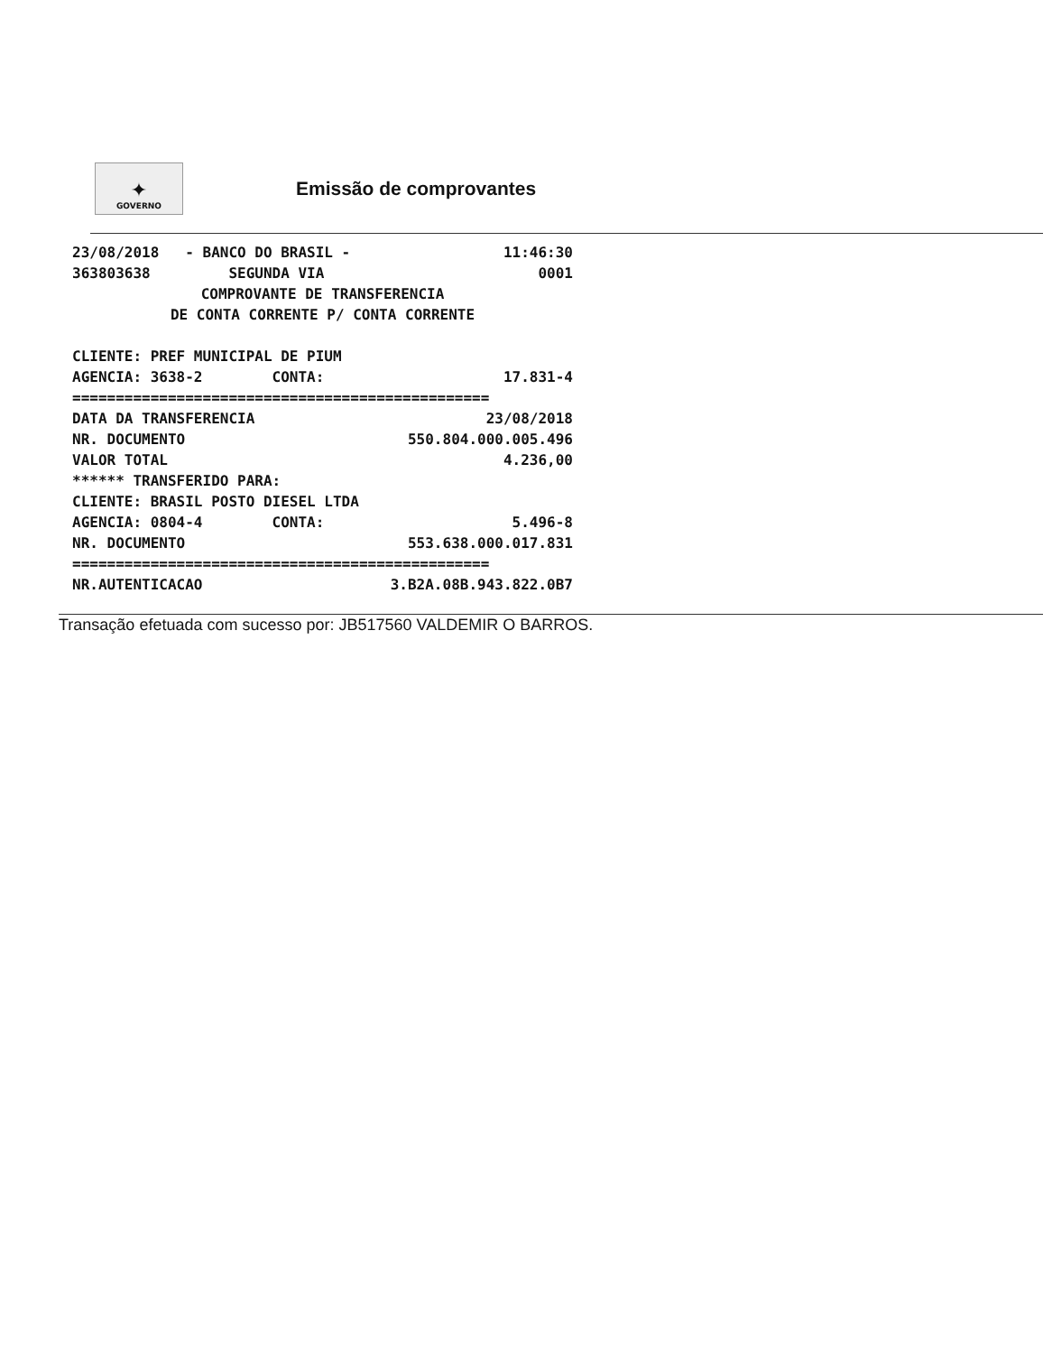✦
GOVERNO
Emissão de comprovantes
23/08/2018 - BANCO DO BRASIL - 11:46:30
363803638 SEGUNDA VIA 0001
COMPROVANTE DE TRANSFERENCIA
DE CONTA CORRENTE P/ CONTA CORRENTE
CLIENTE: PREF MUNICIPAL DE PIUM
AGENCIA: 3638-2 CONTA: 17.831-4
================================================
DATA DA TRANSFERENCIA 23/08/2018
NR. DOCUMENTO 550.804.000.005.496
VALOR TOTAL 4.236,00
****** TRANSFERIDO PARA:
CLIENTE: BRASIL POSTO DIESEL LTDA
AGENCIA: 0804-4 CONTA: 5.496-8
NR. DOCUMENTO 553.638.000.017.831
================================================
NR.AUTENTICACAO 3.B2A.08B.943.822.0B7
Transação efetuada com sucesso por: JB517560 VALDEMIR O BARROS.